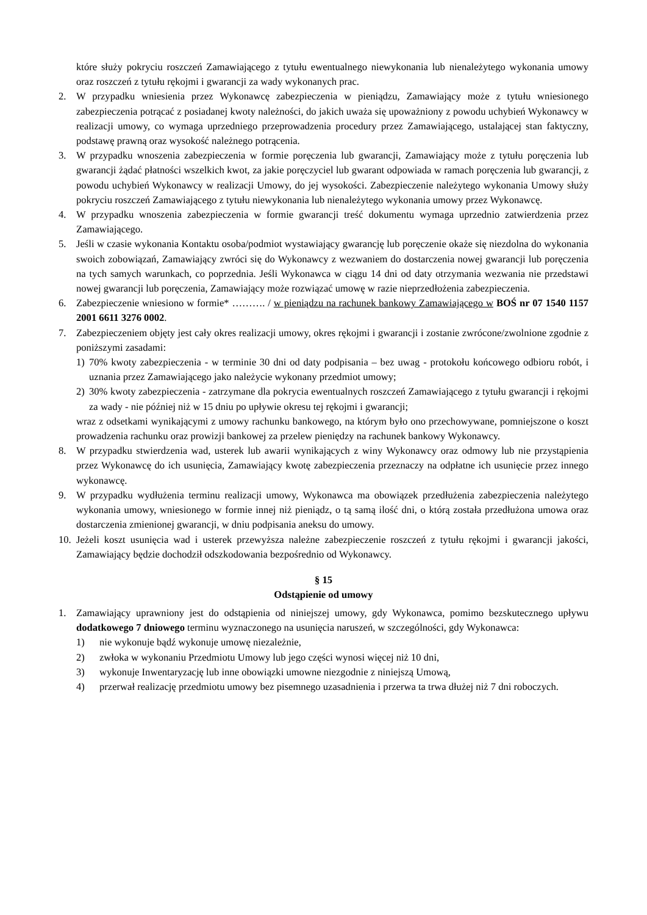które służy pokryciu roszczeń Zamawiającego z tytułu ewentualnego niewykonania lub nienależytego wykonania umowy oraz roszczeń z tytułu rękojmi i gwarancji za wady wykonanych prac.
2. W przypadku wniesienia przez Wykonawcę zabezpieczenia w pieniądzu, Zamawiający może z tytułu wniesionego zabezpieczenia potrącać z posiadanej kwoty należności, do jakich uważa się upoważniony z powodu uchybień Wykonawcy w realizacji umowy, co wymaga uprzedniego przeprowadzenia procedury przez Zamawiającego, ustalającej stan faktyczny, podstawę prawną oraz wysokość należnego potrącenia.
3. W przypadku wnoszenia zabezpieczenia w formie poręczenia lub gwarancji, Zamawiający może z tytułu poręczenia lub gwarancji żądać płatności wszelkich kwot, za jakie poręczyciel lub gwarant odpowiada w ramach poręczenia lub gwarancji, z powodu uchybień Wykonawcy w realizacji Umowy, do jej wysokości. Zabezpieczenie należytego wykonania Umowy służy pokryciu roszczeń Zamawiającego z tytułu niewykonania lub nienależytego wykonania umowy przez Wykonawcę.
4. W przypadku wnoszenia zabezpieczenia w formie gwarancji treść dokumentu wymaga uprzednio zatwierdzenia przez Zamawiającego.
5. Jeśli w czasie wykonania Kontaktu osoba/podmiot wystawiający gwarancję lub poręczenie okaże się niezdolna do wykonania swoich zobowiązań, Zamawiający zwróci się do Wykonawcy z wezwaniem do dostarczenia nowej gwarancji lub poręczenia na tych samych warunkach, co poprzednia. Jeśli Wykonawca w ciągu 14 dni od daty otrzymania wezwania nie przedstawi nowej gwarancji lub poręczenia, Zamawiający może rozwiązać umowę w razie nieprzedłożenia zabezpieczenia.
6. Zabezpieczenie wniesiono w formie* ………. / w pieniądzu na rachunek bankowy Zamawiającego w BOŚ nr 07 1540 1157 2001 6611 3276 0002.
7. Zabezpieczeniem objęty jest cały okres realizacji umowy, okres rękojmi i gwarancji i zostanie zwrócone/zwolnione zgodnie z poniższymi zasadami:
1) 70% kwoty zabezpieczenia - w terminie 30 dni od daty podpisania – bez uwag - protokołu końcowego odbioru robót, i uznania przez Zamawiającego jako należycie wykonany przedmiot umowy;
2) 30% kwoty zabezpieczenia - zatrzymane dla pokrycia ewentualnych roszczeń Zamawiającego z tytułu gwarancji i rękojmi za wady - nie później niż w 15 dniu po upływie okresu tej rękojmi i gwarancji;
wraz z odsetkami wynikającymi z umowy rachunku bankowego, na którym było ono przechowywane, pomniejszone o koszt prowadzenia rachunku oraz prowizji bankowej za przelew pieniędzy na rachunek bankowy Wykonawcy.
8. W przypadku stwierdzenia wad, usterek lub awarii wynikających z winy Wykonawcy oraz odmowy lub nie przystąpienia przez Wykonawcę do ich usunięcia, Zamawiający kwotę zabezpieczenia przeznaczy na odpłatne ich usunięcie przez innego wykonawcę.
9. W przypadku wydłużenia terminu realizacji umowy, Wykonawca ma obowiązek przedłużenia zabezpieczenia należytego wykonania umowy, wniesionego w formie innej niż pieniądz, o tą samą ilość dni, o którą została przedłużona umowa oraz dostarczenia zmienionej gwarancji, w dniu podpisania aneksu do umowy.
10. Jeżeli koszt usunięcia wad i usterek przewyższa należne zabezpieczenie roszczeń z tytułu rękojmi i gwarancji jakości, Zamawiający będzie dochodził odszkodowania bezpośrednio od Wykonawcy.
§ 15
Odstąpienie od umowy
1. Zamawiający uprawniony jest do odstąpienia od niniejszej umowy, gdy Wykonawca, pomimo bezskutecznego upływu dodatkowego 7 dniowego terminu wyznaczonego na usunięcia naruszeń, w szczególności, gdy Wykonawca:
1) nie wykonuje bądź wykonuje umowę niezależnie,
2) zwłoka w wykonaniu Przedmiotu Umowy lub jego części wynosi więcej niż 10 dni,
3) wykonuje Inwentaryzację lub inne obowiązki umowne niezgodnie z niniejszą Umową,
4) przerwał realizację przedmiotu umowy bez pisemnego uzasadnienia i przerwa ta trwa dłużej niż 7 dni roboczych.